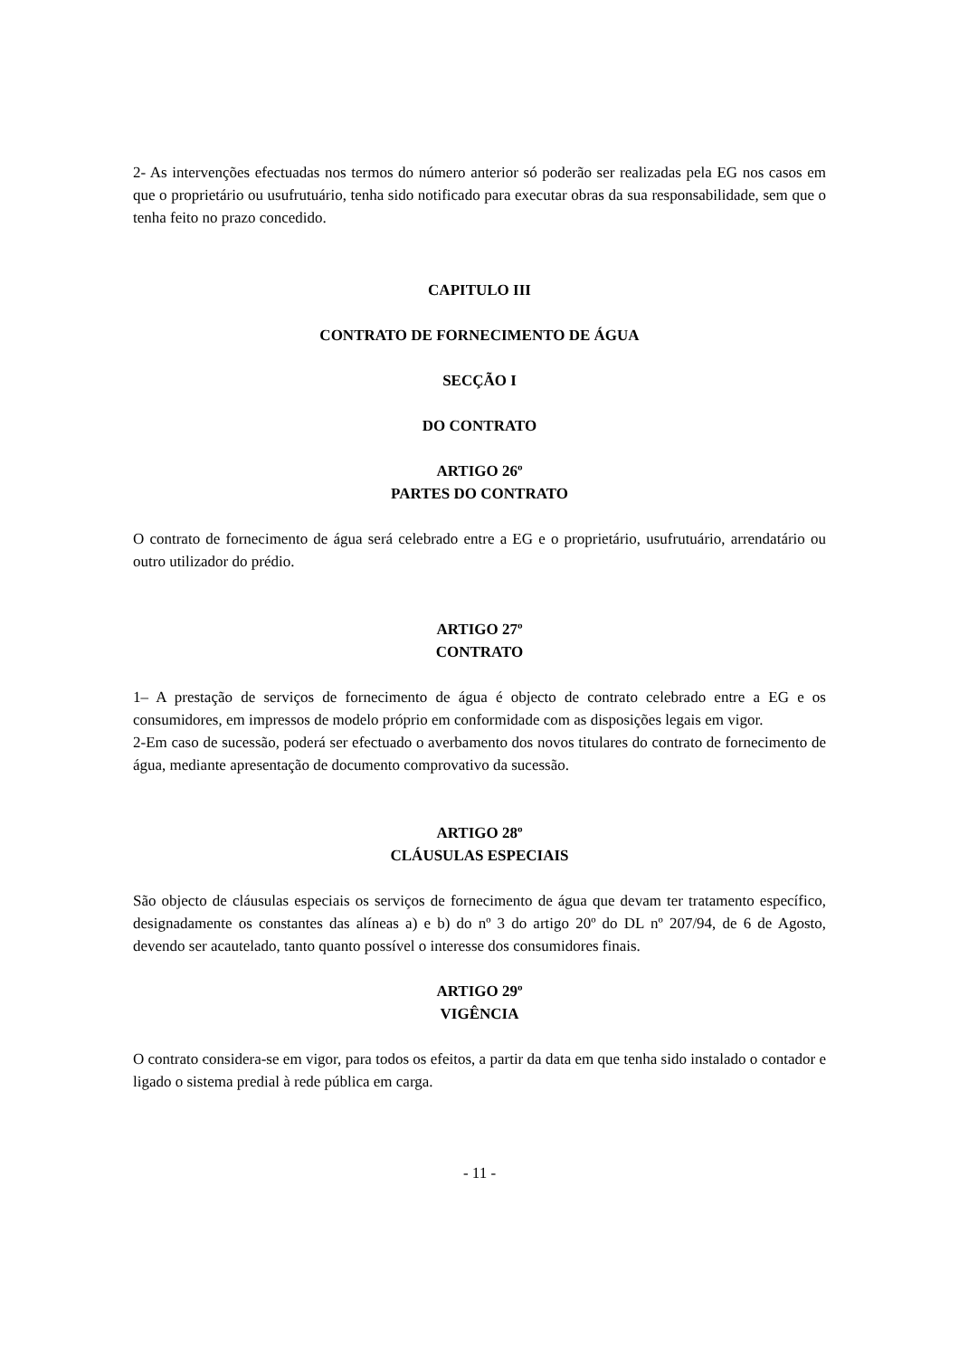2- As intervenções efectuadas nos termos do número anterior só poderão ser realizadas pela EG nos casos em que o proprietário ou usufrutuário, tenha sido notificado para executar obras da sua responsabilidade, sem que o tenha feito no prazo concedido.
CAPITULO III
CONTRATO DE FORNECIMENTO DE ÁGUA
SECÇÃO I
DO CONTRATO
ARTIGO 26º
PARTES DO CONTRATO
O contrato de fornecimento de água será celebrado entre a EG e o proprietário, usufrutuário, arrendatário ou outro utilizador do prédio.
ARTIGO 27º
CONTRATO
1– A prestação de serviços de fornecimento de água é objecto de contrato celebrado entre a EG e os consumidores, em impressos de modelo próprio em conformidade com as disposições legais em vigor.
2-Em caso de sucessão, poderá ser efectuado o averbamento dos novos titulares do contrato de fornecimento de água, mediante apresentação de documento comprovativo da sucessão.
ARTIGO 28º
CLÁUSULAS ESPECIAIS
São objecto de cláusulas especiais os serviços de fornecimento de água que devam ter tratamento específico, designadamente os constantes das alíneas a) e b) do nº 3 do artigo 20º do DL nº 207/94, de 6 de Agosto, devendo ser acautelado, tanto quanto possível o interesse dos consumidores finais.
ARTIGO 29º
VIGÊNCIA
O contrato considera-se em vigor, para todos os efeitos, a partir da data em que tenha sido instalado o contador e ligado o sistema predial à rede pública em carga.
- 11 -